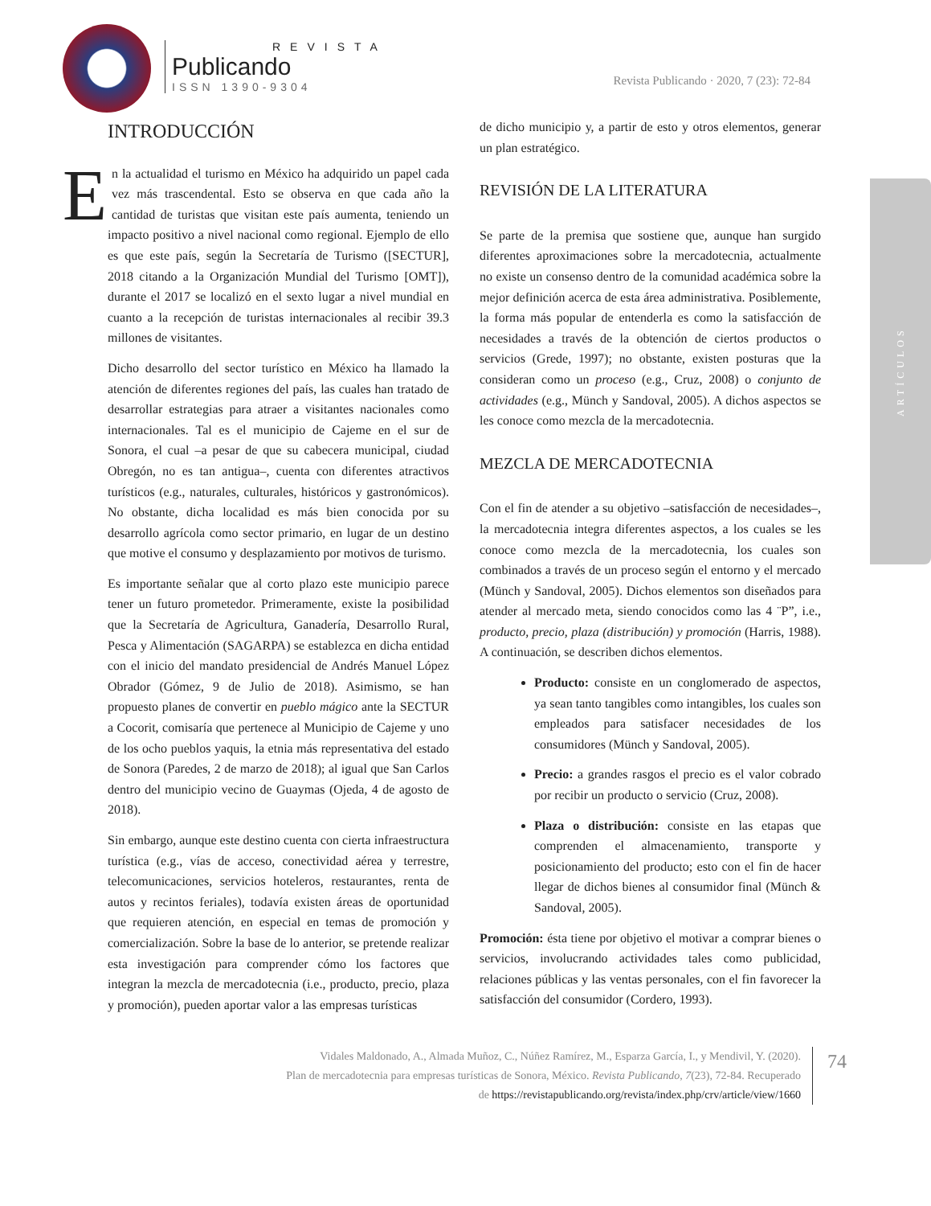REVISTA
Publicando
ISSN 1390-9304
Revista Publicando · 2020, 7 (23): 72-84
ARTÍCULOS
INTRODUCCIÓN
En la actualidad el turismo en México ha adquirido un papel cada vez más trascendental. Esto se observa en que cada año la cantidad de turistas que visitan este país aumenta, teniendo un impacto positivo a nivel nacional como regional. Ejemplo de ello es que este país, según la Secretaría de Turismo ([SECTUR], 2018 citando a la Organización Mundial del Turismo [OMT]), durante el 2017 se localizó en el sexto lugar a nivel mundial en cuanto a la recepción de turistas internacionales al recibir 39.3 millones de visitantes.
Dicho desarrollo del sector turístico en México ha llamado la atención de diferentes regiones del país, las cuales han tratado de desarrollar estrategias para atraer a visitantes nacionales como internacionales. Tal es el municipio de Cajeme en el sur de Sonora, el cual –a pesar de que su cabecera municipal, ciudad Obregón, no es tan antigua–, cuenta con diferentes atractivos turísticos (e.g., naturales, culturales, históricos y gastronómicos). No obstante, dicha localidad es más bien conocida por su desarrollo agrícola como sector primario, en lugar de un destino que motive el consumo y desplazamiento por motivos de turismo.
Es importante señalar que al corto plazo este municipio parece tener un futuro prometedor. Primeramente, existe la posibilidad que la Secretaría de Agricultura, Ganadería, Desarrollo Rural, Pesca y Alimentación (SAGARPA) se establezca en dicha entidad con el inicio del mandato presidencial de Andrés Manuel López Obrador (Gómez, 9 de Julio de 2018). Asimismo, se han propuesto planes de convertir en pueblo mágico ante la SECTUR a Cocorit, comisaría que pertenece al Municipio de Cajeme y uno de los ocho pueblos yaquis, la etnia más representativa del estado de Sonora (Paredes, 2 de marzo de 2018); al igual que San Carlos dentro del municipio vecino de Guaymas (Ojeda, 4 de agosto de 2018).
Sin embargo, aunque este destino cuenta con cierta infraestructura turística (e.g., vías de acceso, conectividad aérea y terrestre, telecomunicaciones, servicios hoteleros, restaurantes, renta de autos y recintos feriales), todavía existen áreas de oportunidad que requieren atención, en especial en temas de promoción y comercialización. Sobre la base de lo anterior, se pretende realizar esta investigación para comprender cómo los factores que integran la mezcla de mercadotecnia (i.e., producto, precio, plaza y promoción), pueden aportar valor a las empresas turísticas
de dicho municipio y, a partir de esto y otros elementos, generar un plan estratégico.
REVISIÓN DE LA LITERATURA
Se parte de la premisa que sostiene que, aunque han surgido diferentes aproximaciones sobre la mercadotecnia, actualmente no existe un consenso dentro de la comunidad académica sobre la mejor definición acerca de esta área administrativa. Posiblemente, la forma más popular de entenderla es como la satisfacción de necesidades a través de la obtención de ciertos productos o servicios (Grede, 1997); no obstante, existen posturas que la consideran como un proceso (e.g., Cruz, 2008) o conjunto de actividades (e.g., Münch y Sandoval, 2005). A dichos aspectos se les conoce como mezcla de la mercadotecnia.
MEZCLA DE MERCADOTECNIA
Con el fin de atender a su objetivo –satisfacción de necesidades–, la mercadotecnia integra diferentes aspectos, a los cuales se les conoce como mezcla de la mercadotecnia, los cuales son combinados a través de un proceso según el entorno y el mercado (Münch y Sandoval, 2005). Dichos elementos son diseñados para atender al mercado meta, siendo conocidos como las 4 ¨P”, i.e., producto, precio, plaza (distribución) y promoción (Harris, 1988). A continuación, se describen dichos elementos.
Producto: consiste en un conglomerado de aspectos, ya sean tanto tangibles como intangibles, los cuales son empleados para satisfacer necesidades de los consumidores (Münch y Sandoval, 2005).
Precio: a grandes rasgos el precio es el valor cobrado por recibir un producto o servicio (Cruz, 2008).
Plaza o distribución: consiste en las etapas que comprenden el almacenamiento, transporte y posicionamiento del producto; esto con el fin de hacer llegar de dichos bienes al consumidor final (Münch & Sandoval, 2005).
Promoción: ésta tiene por objetivo el motivar a comprar bienes o servicios, involucrando actividades tales como publicidad, relaciones públicas y las ventas personales, con el fin favorecer la satisfacción del consumidor (Cordero, 1993).
Vidales Maldonado, A., Almada Muñoz, C., Núñez Ramírez, M., Esparza García, I., y Mendivil, Y. (2020).
Plan de mercadotecnia para empresas turísticas de Sonora, México. Revista Publicando, 7(23), 72-84. Recuperado
de https://revistapublicando.org/revista/index.php/crv/article/view/1660
74